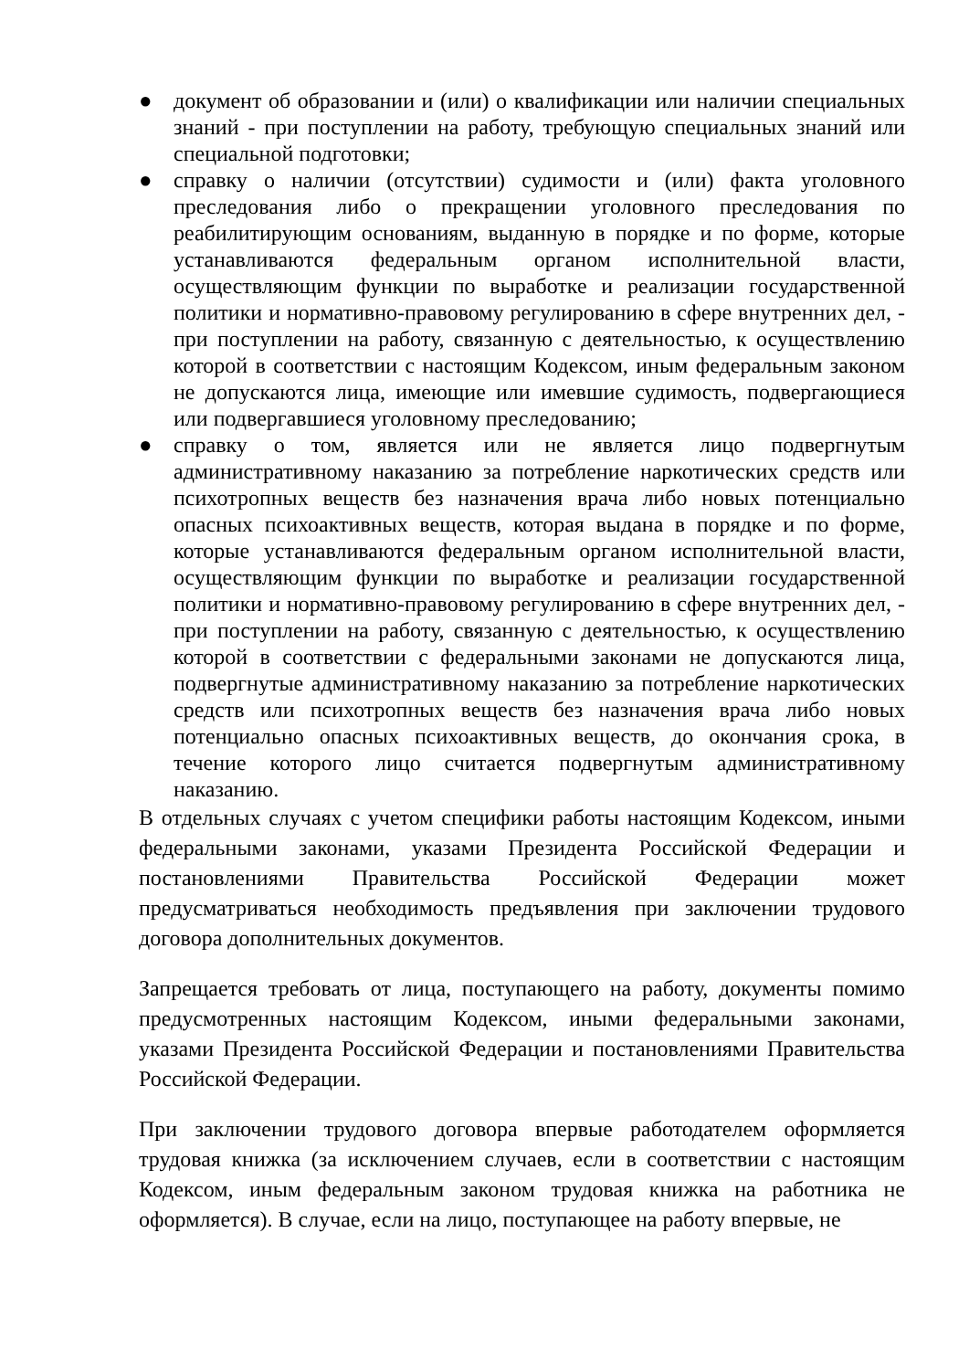● документ об образовании и (или) о квалификации или наличии специальных знаний - при поступлении на работу, требующую специальных знаний или специальной подготовки;
● справку о наличии (отсутствии) судимости и (или) факта уголовного преследования либо о прекращении уголовного преследования по реабилитирующим основаниям, выданную в порядке и по форме, которые устанавливаются федеральным органом исполнительной власти, осуществляющим функции по выработке и реализации государственной политики и нормативно-правовому регулированию в сфере внутренних дел, - при поступлении на работу, связанную с деятельностью, к осуществлению которой в соответствии с настоящим Кодексом, иным федеральным законом не допускаются лица, имеющие или имевшие судимость, подвергающиеся или подвергавшиеся уголовному преследованию;
● справку о том, является или не является лицо подвергнутым административному наказанию за потребление наркотических средств или психотропных веществ без назначения врача либо новых потенциально опасных психоактивных веществ, которая выдана в порядке и по форме, которые устанавливаются федеральным органом исполнительной власти, осуществляющим функции по выработке и реализации государственной политики и нормативно-правовому регулированию в сфере внутренних дел, - при поступлении на работу, связанную с деятельностью, к осуществлению которой в соответствии с федеральными законами не допускаются лица, подвергнутые административному наказанию за потребление наркотических средств или психотропных веществ без назначения врача либо новых потенциально опасных психоактивных веществ, до окончания срока, в течение которого лицо считается подвергнутым административному наказанию.
В отдельных случаях с учетом специфики работы настоящим Кодексом, иными федеральными законами, указами Президента Российской Федерации и постановлениями Правительства Российской Федерации может предусматриваться необходимость предъявления при заключении трудового договора дополнительных документов.
Запрещается требовать от лица, поступающего на работу, документы помимо предусмотренных настоящим Кодексом, иными федеральными законами, указами Президента Российской Федерации и постановлениями Правительства Российской Федерации.
При заключении трудового договора впервые работодателем оформляется трудовая книжка (за исключением случаев, если в соответствии с настоящим Кодексом, иным федеральным законом трудовая книжка на работника не оформляется). В случае, если на лицо, поступающее на работу впервые, не